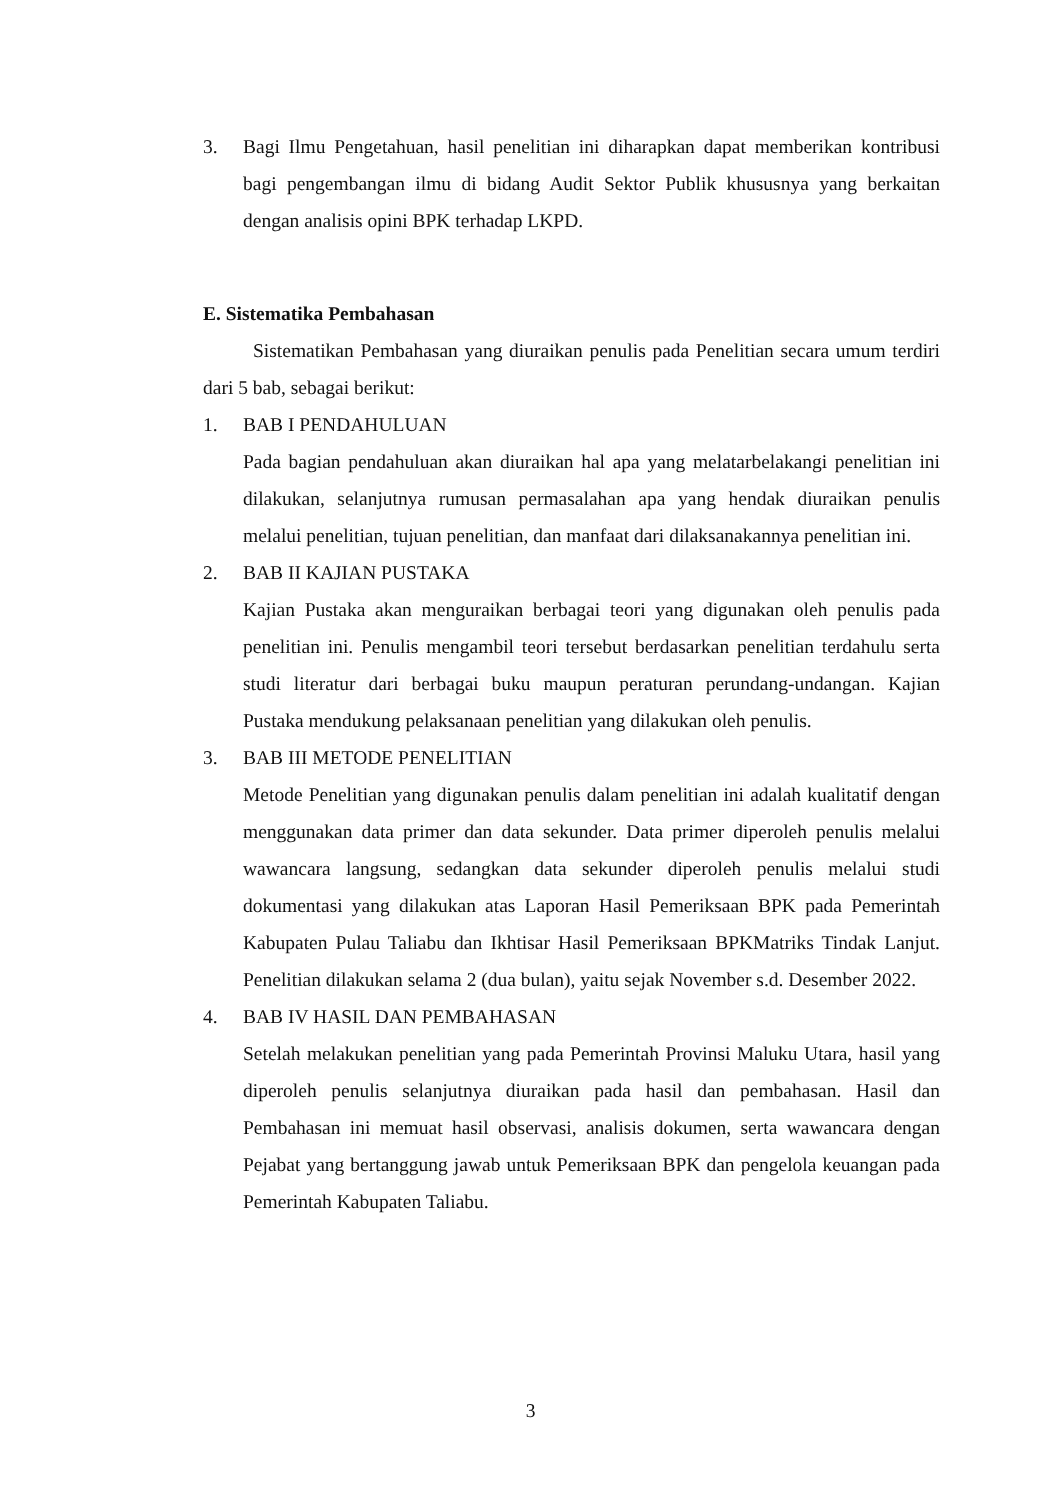3. Bagi Ilmu Pengetahuan, hasil penelitian ini diharapkan dapat memberikan kontribusi bagi pengembangan ilmu di bidang Audit Sektor Publik khususnya yang berkaitan dengan analisis opini BPK terhadap LKPD.
E. Sistematika Pembahasan
Sistematikan Pembahasan yang diuraikan penulis pada Penelitian secara umum terdiri dari 5 bab, sebagai berikut:
1. BAB I PENDAHULUAN
Pada bagian pendahuluan akan diuraikan hal apa yang melatarbelakangi penelitian ini dilakukan, selanjutnya rumusan permasalahan apa yang hendak diuraikan penulis melalui penelitian, tujuan penelitian, dan manfaat dari dilaksanakannya penelitian ini.
2. BAB II KAJIAN PUSTAKA
Kajian Pustaka akan menguraikan berbagai teori yang digunakan oleh penulis pada penelitian ini. Penulis mengambil teori tersebut berdasarkan penelitian terdahulu serta studi literatur dari berbagai buku maupun peraturan perundang-undangan. Kajian Pustaka mendukung pelaksanaan penelitian yang dilakukan oleh penulis.
3. BAB III METODE PENELITIAN
Metode Penelitian yang digunakan penulis dalam penelitian ini adalah kualitatif dengan menggunakan data primer dan data sekunder. Data primer diperoleh penulis melalui wawancara langsung, sedangkan data sekunder diperoleh penulis melalui studi dokumentasi yang dilakukan atas Laporan Hasil Pemeriksaan BPK pada Pemerintah Kabupaten Pulau Taliabu dan Ikhtisar Hasil Pemeriksaan BPKMatriks Tindak Lanjut. Penelitian dilakukan selama 2 (dua bulan), yaitu sejak November s.d. Desember 2022.
4. BAB IV HASIL DAN PEMBAHASAN
Setelah melakukan penelitian yang pada Pemerintah Provinsi Maluku Utara, hasil yang diperoleh penulis selanjutnya diuraikan pada hasil dan pembahasan. Hasil dan Pembahasan ini memuat hasil observasi, analisis dokumen, serta wawancara dengan Pejabat yang bertanggung jawab untuk Pemeriksaan BPK dan pengelola keuangan pada Pemerintah Kabupaten Taliabu.
3